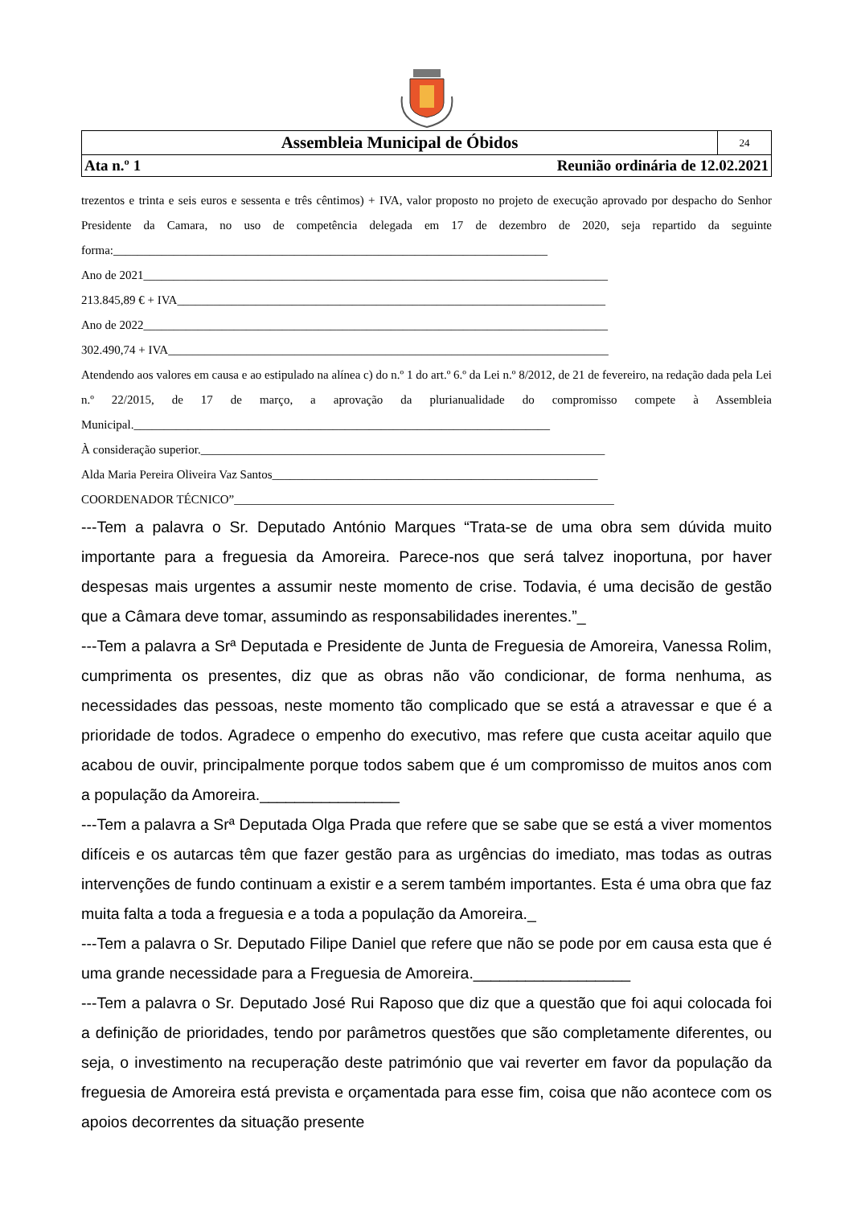| Assembleia Municipal de Óbidos | 24 |
| Ata n.º 1 Reunião ordinária de 12.02.2021 | |
trezentos e trinta e seis euros e sessenta e três cêntimos) + IVA, valor proposto no projeto de execução aprovado por despacho do Senhor Presidente da Camara, no uso de competência delegada em 17 de dezembro de 2020, seja repartido da seguinte forma:________________________________________________________________________
Ano de 2021_____________________________________________________________________________
213.845,89 € + IVA_______________________________________________________________________
Ano de 2022_____________________________________________________________________________
302.490,74 + IVA_________________________________________________________________________
Atendendo aos valores em causa e ao estipulado na alínea c) do n.º 1 do art.º 6.º da Lei n.º 8/2012, de 21 de fevereiro, na redação dada pela Lei n.º 22/2015, de 17 de março, a aprovação da plurianualidade do compromisso compete à Assembleia Municipal._____________________________________________________________________
À consideração superior.___________________________________________________________________
Alda Maria Pereira Oliveira Vaz Santos______________________________________________________
COORDENADOR TÉCNICO”_______________________________________________________________
---Tem a palavra o Sr. Deputado António Marques “Trata-se de uma obra sem dúvida muito importante para a freguesia da Amoreira. Parece-nos que será talvez inoportuna, por haver despesas mais urgentes a assumir neste momento de crise. Todavia, é uma decisão de gestão que a Câmara deve tomar, assumindo as responsabilidades inerentes.”_
---Tem a palavra a Srª Deputada e Presidente de Junta de Freguesia de Amoreira, Vanessa Rolim, cumprimenta os presentes, diz que as obras não vão condicionar, de forma nenhuma, as necessidades das pessoas, neste momento tão complicado que se está a atravessar e que é a prioridade de todos. Agradece o empenho do executivo, mas refere que custa aceitar aquilo que acabou de ouvir, principalmente porque todos sabem que é um compromisso de muitos anos com a população da Amoreira.________________
---Tem a palavra a Srª Deputada Olga Prada que refere que se sabe que se está a viver momentos difíceis e os autarcas têm que fazer gestão para as urgências do imediato, mas todas as outras intervenções de fundo continuam a existir e a serem também importantes. Esta é uma obra que faz muita falta a toda a freguesia e a toda a população da Amoreira._
---Tem a palavra o Sr. Deputado Filipe Daniel que refere que não se pode por em causa esta que é uma grande necessidade para a Freguesia de Amoreira.__________________
---Tem a palavra o Sr. Deputado José Rui Raposo que diz que a questão que foi aqui colocada foi a definição de prioridades, tendo por parâmetros questões que são completamente diferentes, ou seja, o investimento na recuperação deste património que vai reverter em favor da população da freguesia de Amoreira está prevista e orçamentada para esse fim, coisa que não acontece com os apoios decorrentes da situação presente